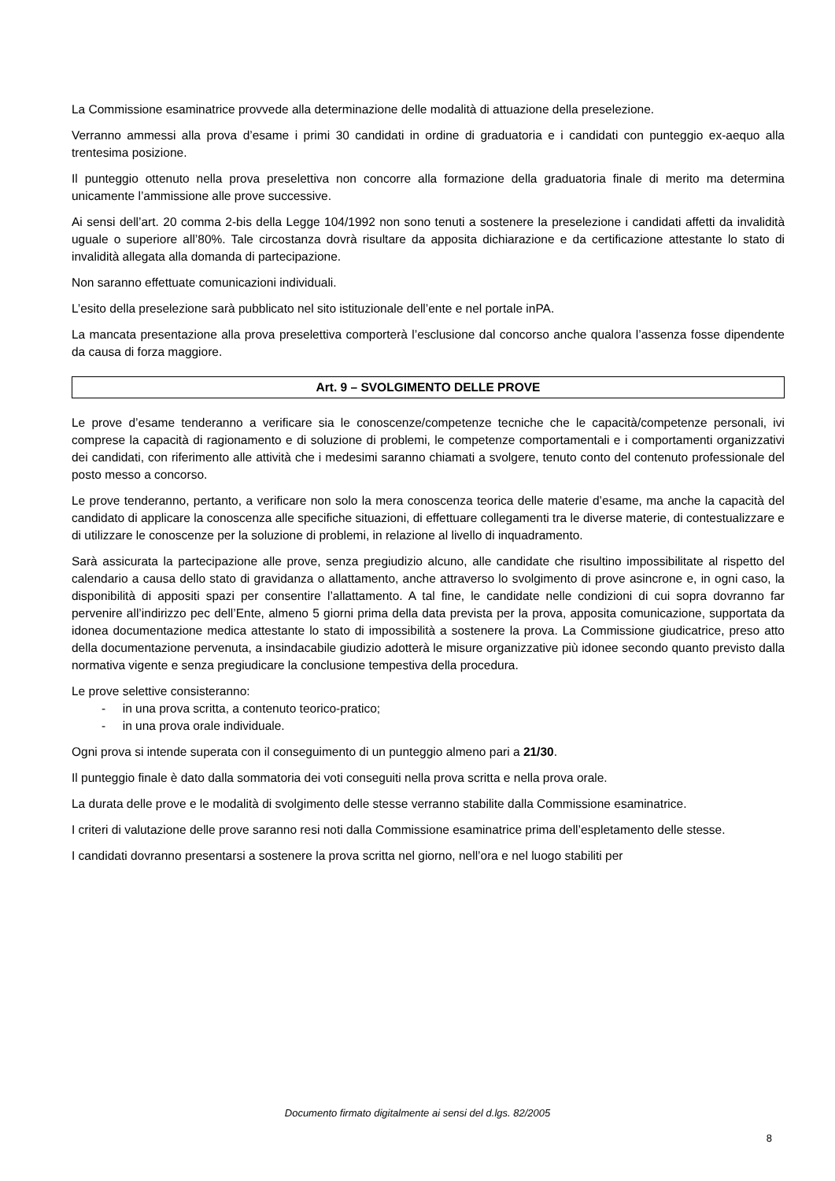La Commissione esaminatrice provvede alla determinazione delle modalità di attuazione della preselezione.
Verranno ammessi alla prova d’esame i primi 30 candidati in ordine di graduatoria e i candidati con punteggio ex-aequo alla trentesima posizione.
Il punteggio ottenuto nella prova preselettiva non concorre alla formazione della graduatoria finale di merito ma determina unicamente l’ammissione alle prove successive.
Ai sensi dell’art. 20 comma 2-bis della Legge 104/1992 non sono tenuti a sostenere la preselezione i candidati affetti da invalidità uguale o superiore all’80%. Tale circostanza dovrà risultare da apposita dichiarazione e da certificazione attestante lo stato di invalidità allegata alla domanda di partecipazione.
Non saranno effettuate comunicazioni individuali.
L’esito della preselezione sarà pubblicato nel sito istituzionale dell’ente e nel portale inPA.
La mancata presentazione alla prova preselettiva comporterà l’esclusione dal concorso anche qualora l’assenza fosse dipendente da causa di forza maggiore.
Art. 9 – SVOLGIMENTO DELLE PROVE
Le prove d’esame tenderanno a verificare sia le conoscenze/competenze tecniche che le capacità/competenze personali, ivi comprese la capacità di ragionamento e di soluzione di problemi, le competenze comportamentali e i comportamenti organizzativi dei candidati, con riferimento alle attività che i medesimi saranno chiamati a svolgere, tenuto conto del contenuto professionale del posto messo a concorso.
Le prove tenderanno, pertanto, a verificare non solo la mera conoscenza teorica delle materie d’esame, ma anche la capacità del candidato di applicare la conoscenza alle specifiche situazioni, di effettuare collegamenti tra le diverse materie, di contestualizzare e di utilizzare le conoscenze per la soluzione di problemi, in relazione al livello di inquadramento.
Sarà assicurata la partecipazione alle prove, senza pregiudizio alcuno, alle candidate che risultino impossibilitate al rispetto del calendario a causa dello stato di gravidanza o allattamento, anche attraverso lo svolgimento di prove asincrone e, in ogni caso, la disponibilità di appositi spazi per consentire l’allattamento. A tal fine, le candidate nelle condizioni di cui sopra dovranno far pervenire all’indirizzo pec dell’Ente, almeno 5 giorni prima della data prevista per la prova, apposita comunicazione, supportata da idonea documentazione medica attestante lo stato di impossibilità a sostenere la prova. La Commissione giudicatrice, preso atto della documentazione pervenuta, a insindacabile giudizio adotterà le misure organizzative più idonee secondo quanto previsto dalla normativa vigente e senza pregiudicare la conclusione tempestiva della procedura.
Le prove selettive consisteranno:
- in una prova scritta, a contenuto teorico-pratico;
- in una prova orale individuale.
Ogni prova si intende superata con il conseguimento di un punteggio almeno pari a 21/30.
Il punteggio finale è dato dalla sommatoria dei voti conseguiti nella prova scritta e nella prova orale.
La durata delle prove e le modalità di svolgimento delle stesse verranno stabilite dalla Commissione esaminatrice.
I criteri di valutazione delle prove saranno resi noti dalla Commissione esaminatrice prima dell’espletamento delle stesse.
I candidati dovranno presentarsi a sostenere la prova scritta nel giorno, nell’ora e nel luogo stabiliti per
Documento firmato digitalmente ai sensi del d.lgs. 82/2005
8